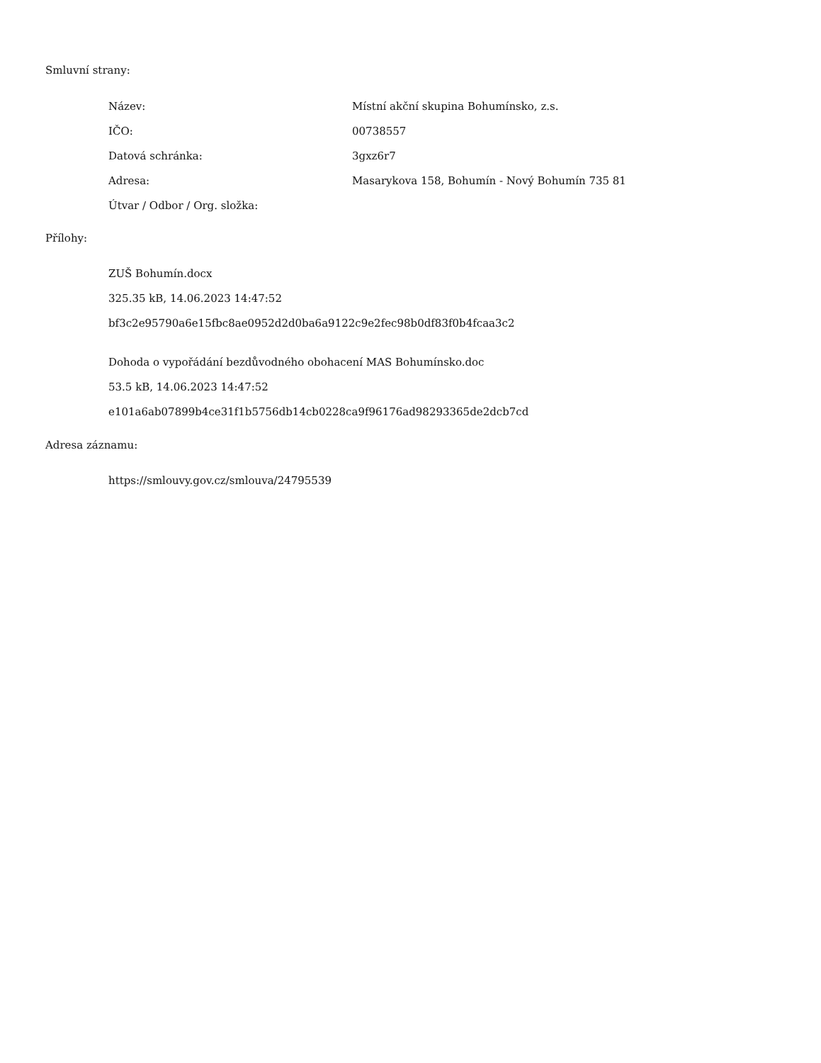Smluvní strany:
| Název: | Místní akční skupina Bohumínsko, z.s. |
| IČO: | 00738557 |
| Datová schránka: | 3gxz6r7 |
| Adresa: | Masarykova 158, Bohumín - Nový Bohumín 735 81 |
| Útvar / Odbor / Org. složka: | |
Přílohy:
ZUŠ Bohumín.docx
325.35 kB, 14.06.2023 14:47:52
bf3c2e95790a6e15fbc8ae0952d2d0ba6a9122c9e2fec98b0df83f0b4fcaa3c2
Dohoda o vypořádání bezdůvodného obohacení MAS Bohumínsko.doc
53.5 kB, 14.06.2023 14:47:52
e101a6ab07899b4ce31f1b5756db14cb0228ca9f96176ad98293365de2dcb7cd
Adresa záznamu:
https://smlouvy.gov.cz/smlouva/24795539